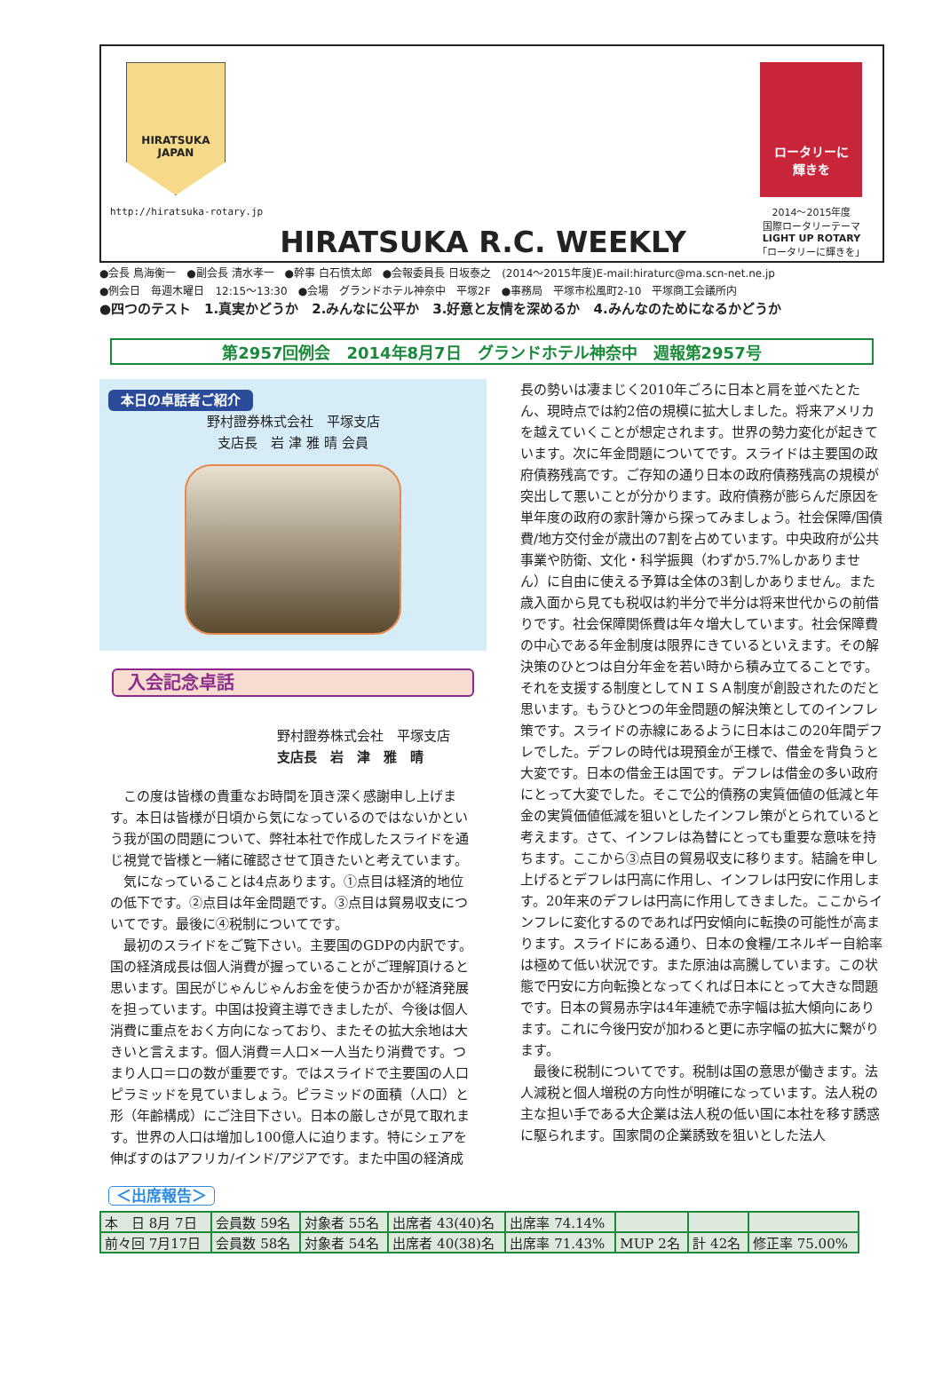HIRATSUKA
JAPAN
http://hiratsuka-rotary.jp
HIRATSUKA R.C. WEEKLY
ロータリーに
輝きを
2014～2015年度
国際ロータリーテーマ
LIGHT UP ROTARY
「ロータリーに輝きを」
●会長 鳥海衡一　●副会長 清水孝一　●幹事 白石慎太郎　●会報委員長 日坂泰之　(2014～2015年度)E-mail:hiraturc@ma.scn-net.ne.jp
●例会日　毎週木曜日　12:15～13:30　●会場　グランドホテル神奈中　平塚2F　●事務局　平塚市松風町2-10　平塚商工会議所内
●四つのテスト　1.真実かどうか　2.みんなに公平か　3.好意と友情を深めるか　4.みんなのためになるかどうか
第2957回例会　2014年8月7日　グランドホテル神奈中　週報第2957号
本日の卓話者ご紹介
野村證券株式会社　平塚支店
支店長　岩 津 雅 晴 会員
入会記念卓話
野村證券株式会社　平塚支店
支店長　岩　津　雅　晴
この度は皆様の貴重なお時間を頂き深く感謝申し上げます。本日は皆様が日頃から気になっているのではないかという我が国の問題について、弊社本社で作成したスライドを通じ視覚で皆様と一緒に確認させて頂きたいと考えています。
気になっていることは4点あります。①点目は経済的地位の低下です。②点目は年金問題です。③点目は貿易収支についてです。最後に④税制についてです。
最初のスライドをご覧下さい。主要国のGDPの内訳です。国の経済成長は個人消費が握っていることがご理解頂けると思います。国民がじゃんじゃんお金を使うか否かが経済発展を担っています。中国は投資主導できましたが、今後は個人消費に重点をおく方向になっており、またその拡大余地は大きいと言えます。個人消費＝人口×一人当たり消費です。つまり人口＝口の数が重要です。ではスライドで主要国の人口ピラミッドを見ていましょう。ピラミッドの面積（人口）と形（年齢構成）にご注目下さい。日本の厳しさが見て取れます。世界の人口は増加し100億人に迫ります。特にシェアを伸ばすのはアフリカ/インド/アジアです。また中国の経済成
長の勢いは凄まじく2010年ごろに日本と肩を並べたとたん、現時点では約2倍の規模に拡大しました。将来アメリカを越えていくことが想定されます。世界の勢力変化が起きています。次に年金問題についてです。スライドは主要国の政府債務残高です。ご存知の通り日本の政府債務残高の規模が突出して悪いことが分かります。政府債務が膨らんだ原因を単年度の政府の家計簿から探ってみましょう。社会保障/国債費/地方交付金が歳出の7割を占めています。中央政府が公共事業や防衛、文化・科学振興（わずか5.7%しかありません）に自由に使える予算は全体の3割しかありません。また歳入面から見ても税収は約半分で半分は将来世代からの前借りです。社会保障関係費は年々増大しています。社会保障費の中心である年金制度は限界にきているといえます。その解決策のひとつは自分年金を若い時から積み立てることです。それを支援する制度としてＮＩＳＡ制度が創設されたのだと思います。もうひとつの年金問題の解決策としてのインフレ策です。スライドの赤線にあるように日本はこの20年間デフレでした。デフレの時代は現預金が王様で、借金を背負うと大変です。日本の借金王は国です。デフレは借金の多い政府にとって大変でした。そこで公的債務の実質価値の低減と年金の実質価値低減を狙いとしたインフレ策がとられていると考えます。さて、インフレは為替にとっても重要な意味を持ちます。ここから③点目の貿易収支に移ります。結論を申し上げるとデフレは円高に作用し、インフレは円安に作用します。20年来のデフレは円高に作用してきました。ここからインフレに変化するのであれば円安傾向に転換の可能性が高まります。スライドにある通り、日本の食糧/エネルギー自給率は極めて低い状況です。また原油は高騰しています。この状態で円安に方向転換となってくれば日本にとって大きな問題です。日本の貿易赤字は4年連続で赤字幅は拡大傾向にあります。これに今後円安が加わると更に赤字幅の拡大に繋がります。
最後に税制についてです。税制は国の意思が働きます。法人減税と個人増税の方向性が明確になっています。法人税の主な担い手である大企業は法人税の低い国に本社を移す誘惑に駆られます。国家間の企業誘致を狙いとした法人
＜出席報告＞
| 本 日 8月 7日 | 会員数 59名 | 対象者 55名 | 出席者 43(40)名 | 出席率 74.14% | | | |
| 前々回 7月17日 | 会員数 58名 | 対象者 54名 | 出席者 40(38)名 | 出席率 71.43% | MUP 2名 | 計 42名 | 修正率 75.00% |